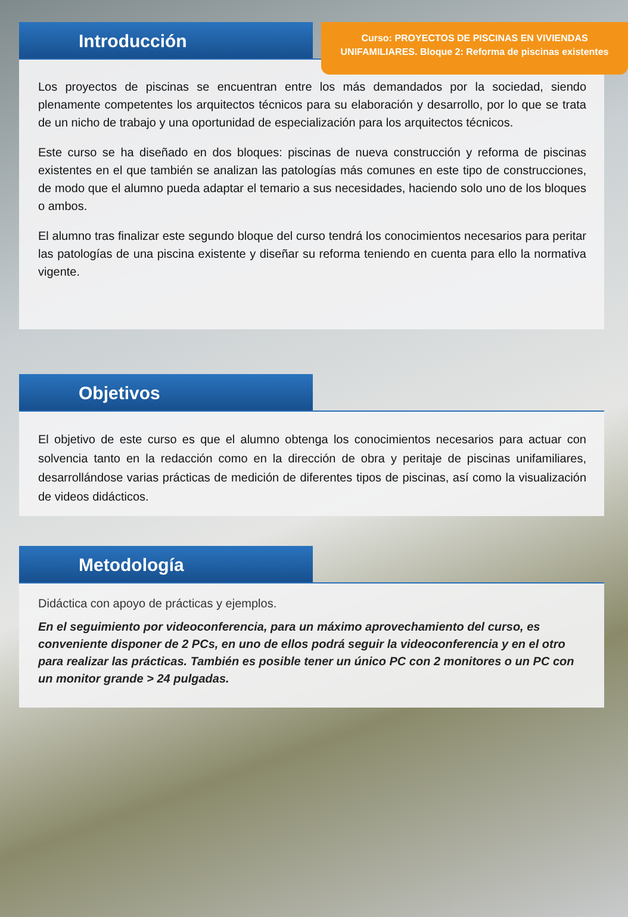Curso: PROYECTOS DE PISCINAS EN VIVIENDAS
UNIFAMILIARES. Bloque 2: Reforma de piscinas existentes
Introducción
Los proyectos de piscinas se encuentran entre los más demandados por la sociedad, siendo plenamente competentes los arquitectos técnicos para su elaboración y desarrollo, por lo que se trata de un nicho de trabajo y una oportunidad de especialización para los arquitectos técnicos.
Este curso se ha diseñado en dos bloques: piscinas de nueva construcción y reforma de piscinas existentes en el que también se analizan las patologías más comunes en este tipo de construcciones, de modo que el alumno pueda adaptar el temario a sus necesidades, haciendo solo uno de los bloques o ambos.
El alumno tras finalizar este segundo bloque del curso tendrá los conocimientos necesarios para peritar las patologías de una piscina existente y diseñar su reforma teniendo en cuenta para ello la normativa vigente.
Objetivos
El objetivo de este curso es que el alumno obtenga los conocimientos necesarios para actuar con solvencia tanto en la redacción como en la dirección de obra y peritaje de piscinas unifamiliares, desarrollándose varias prácticas de medición de diferentes tipos de piscinas, así como la visualización de videos didácticos.
Metodología
Didáctica con apoyo de prácticas y ejemplos.
En el seguimiento por videoconferencia, para un máximo aprovechamiento del curso, es conveniente disponer de 2 PCs, en uno de ellos podrá seguir la videoconferencia y en el otro para realizar las prácticas. También es posible tener un único PC con 2 monitores o un PC con un monitor grande > 24 pulgadas.